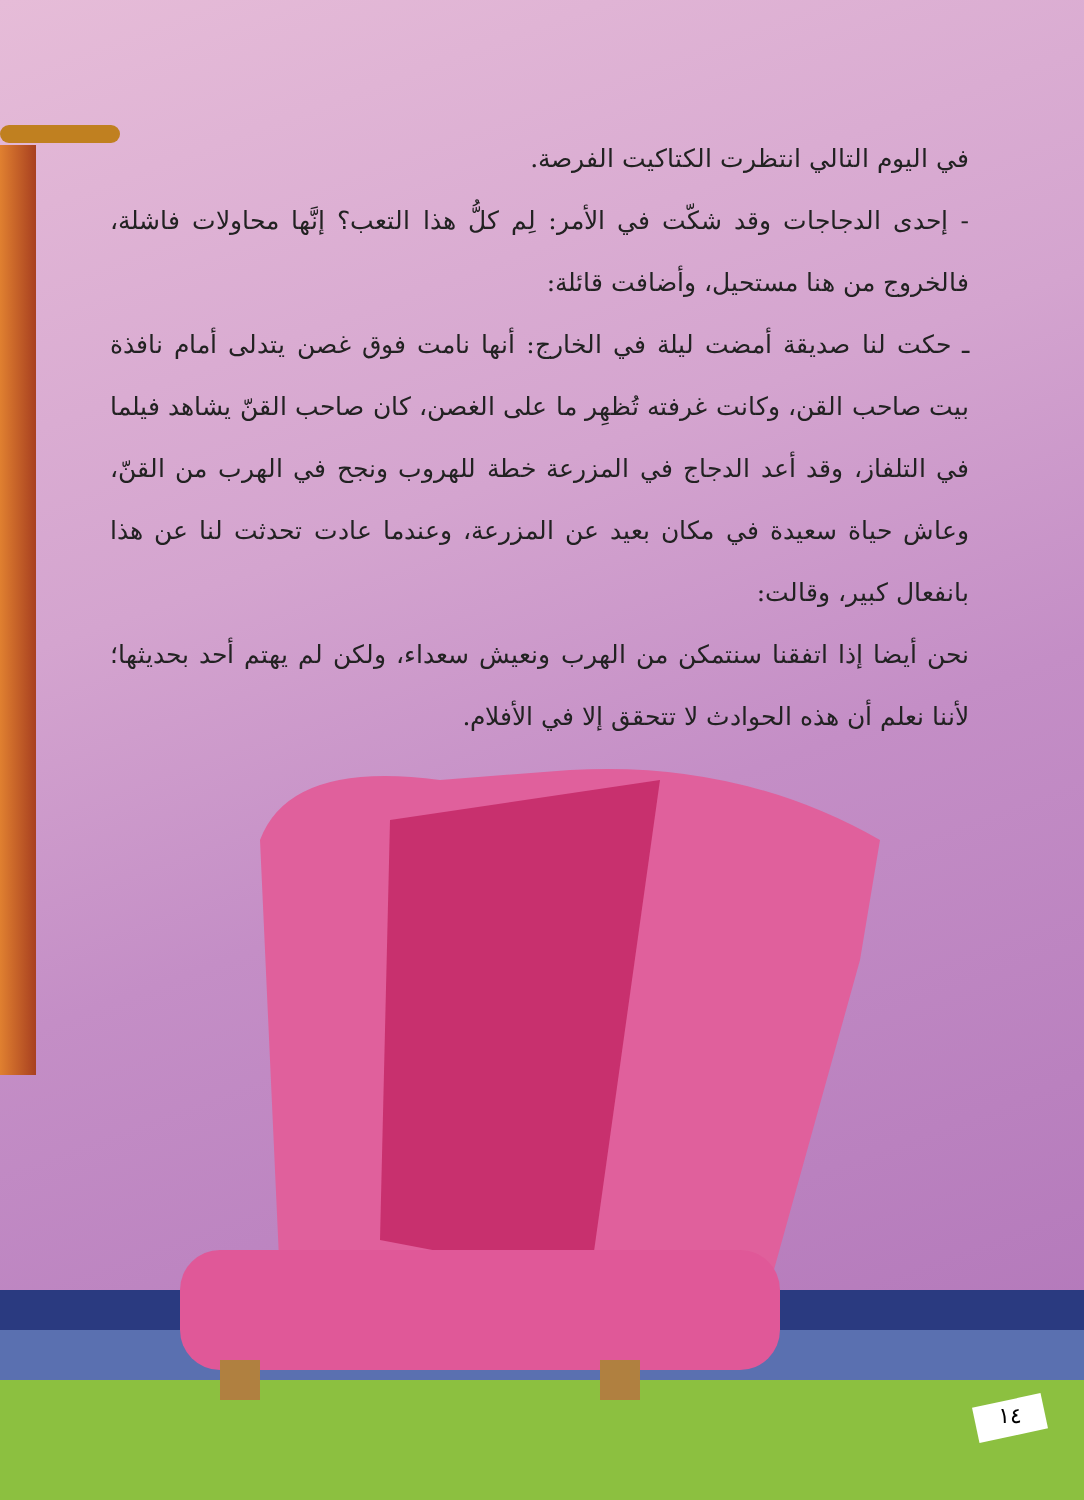١٤
في اليوم التالي انتظرت الكتاكيت الفرصة.
- إحدى الدجاجات وقد شكّت في الأمر: لِم كلُّ هذا التعب؟ إنَّها محاولات فاشلة، فالخروج من هنا مستحيل، وأضافت قائلة:
ـ حكت لنا صديقة أمضت ليلة في الخارج: أنها نامت فوق غصن يتدلى أمام نافذة بيت صاحب القن، وكانت غرفته تُظهِر ما على الغصن، كان صاحب القنّ يشاهد فيلما في التلفاز، وقد أعد الدجاج في المزرعة خطة للهروب ونجح في الهرب من القنّ، وعاش حياة سعيدة في مكان بعيد عن المزرعة، وعندما عادت تحدثت لنا عن هذا بانفعال كبير، وقالت:
نحن أيضا إذا اتفقنا سنتمكن من الهرب ونعيش سعداء، ولكن لم يهتم أحد بحديثها؛ لأننا نعلم أن هذه الحوادث لا تتحقق إلا في الأفلام.